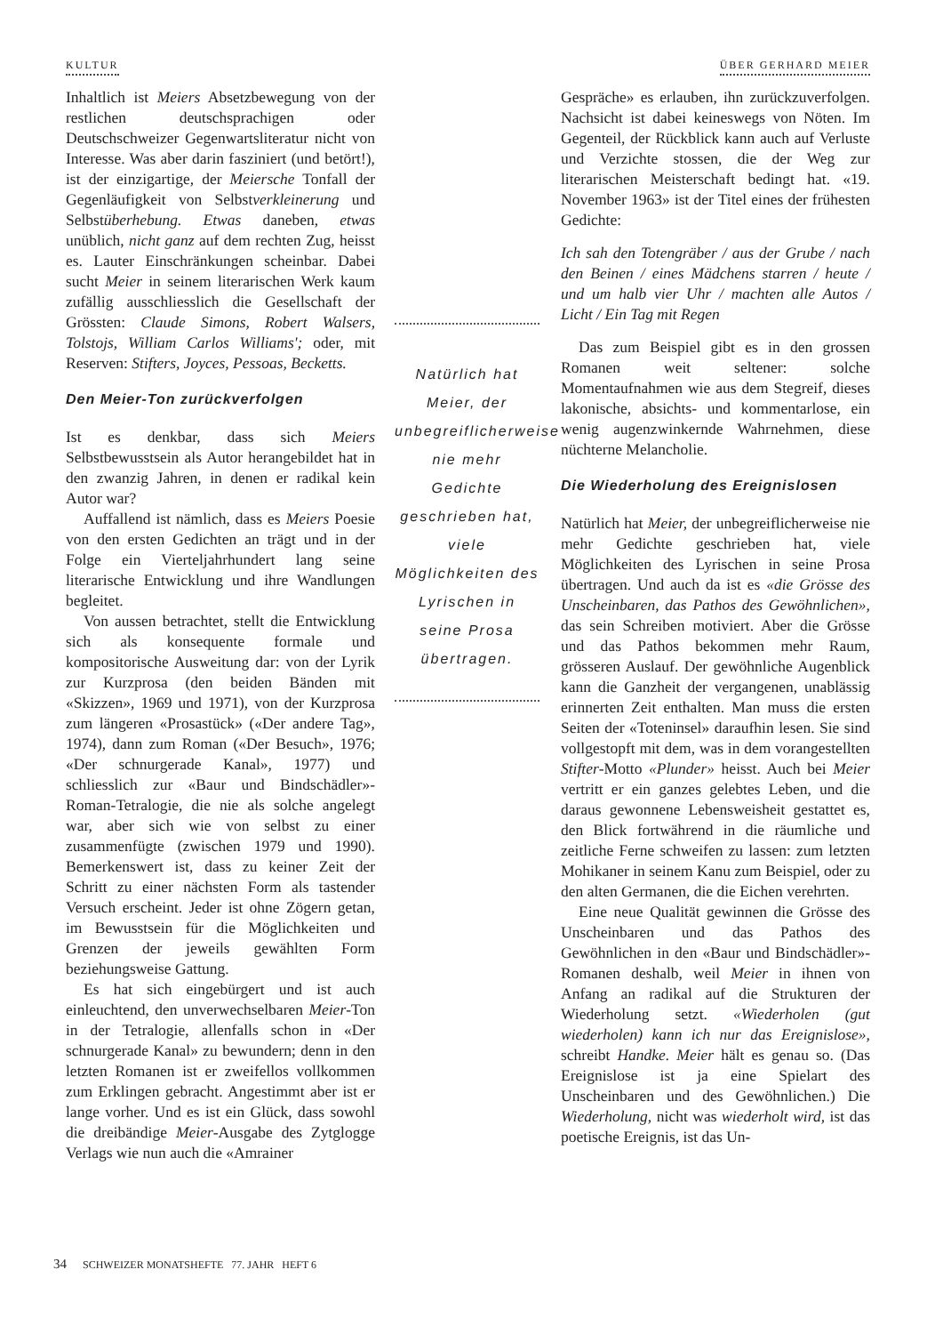KULTUR ÜBER GERHARD MEIER
Inhaltlich ist Meiers Absetzbewegung von der restlichen deutschsprachigen oder Deutschschweizer Gegenwartsliteratur nicht von Interesse. Was aber darin fasziniert (und betört!), ist der einzigartige, der Meiersche Tonfall der Gegenläufigkeit von Selbstverkleinerung und Selbstüberhebung. Etwas daneben, etwas unüblich, nicht ganz auf dem rechten Zug, heisst es. Lauter Einschränkungen scheinbar. Dabei sucht Meier in seinem literarischen Werk kaum zufällig ausschliesslich die Gesellschaft der Grössten: Claude Simons, Robert Walsers, Tolstojs, William Carlos Williams'; oder, mit Reserven: Stifters, Joyces, Pessoas, Becketts.
Den Meier-Ton zurückverfolgen
Ist es denkbar, dass sich Meiers Selbstbewusstsein als Autor herangebildet hat in den zwanzig Jahren, in denen er radikal kein Autor war?
Auffallend ist nämlich, dass es Meiers Poesie von den ersten Gedichten an trägt und in der Folge ein Vierteljahrhundert lang seine literarische Entwicklung und ihre Wandlungen begleitet.
Von aussen betrachtet, stellt die Entwicklung sich als konsequente formale und kompositorische Ausweitung dar: von der Lyrik zur Kurzprosa (den beiden Bänden mit «Skizzen», 1969 und 1971), von der Kurzprosa zum längeren «Prosastück» («Der andere Tag», 1974), dann zum Roman («Der Besuch», 1976; «Der schnurgerade Kanal», 1977) und schliesslich zur «Baur und Bindschädler»-Roman-Tetralogie, die nie als solche angelegt war, aber sich wie von selbst zu einer zusammenfügte (zwischen 1979 und 1990). Bemerkenswert ist, dass zu keiner Zeit der Schritt zu einer nächsten Form als tastender Versuch erscheint. Jeder ist ohne Zögern getan, im Bewusstsein für die Möglichkeiten und Grenzen der jeweils gewählten Form beziehungsweise Gattung.
Es hat sich eingebürgert und ist auch einleuchtend, den unverwechselbaren Meier-Ton in der Tetralogie, allenfalls schon in «Der schnurgerade Kanal» zu bewundern; denn in den letzten Romanen ist er zweifellos vollkommen zum Erklingen gebracht. Angestimmt aber ist er lange vorher. Und es ist ein Glück, dass sowohl die dreibändige Meier-Ausgabe des Zytglogge Verlags wie nun auch die «Amrainer
Natürlich hat Meier, der unbegreiflicherweise nie mehr Gedichte geschrieben hat, viele Möglichkeiten des Lyrischen in seine Prosa übertragen.
Gespräche» es erlauben, ihn zurückzuverfolgen. Nachsicht ist dabei keineswegs von Nöten. Im Gegenteil, der Rückblick kann auch auf Verluste und Verzichte stossen, die der Weg zur literarischen Meisterschaft bedingt hat. «19. November 1963» ist der Titel eines der frühesten Gedichte:
Ich sah den Totengräber / aus der Grube / nach den Beinen / eines Mädchens starren / heute / und um halb vier Uhr / machten alle Autos / Licht / Ein Tag mit Regen
Das zum Beispiel gibt es in den grossen Romanen weit seltener: solche Momentaufnahmen wie aus dem Stegreif, dieses lakonische, absichts- und kommentarlose, ein wenig augenzwinkernde Wahrnehmen, diese nüchterne Melancholie.
Die Wiederholung des Ereignislosen
Natürlich hat Meier, der unbegreiflicherweise nie mehr Gedichte geschrieben hat, viele Möglichkeiten des Lyrischen in seine Prosa übertragen. Und auch da ist es «die Grösse des Unscheinbaren, das Pathos des Gewöhnlichen», das sein Schreiben motiviert. Aber die Grösse und das Pathos bekommen mehr Raum, grösseren Auslauf. Der gewöhnliche Augenblick kann die Ganzheit der vergangenen, unablässig erinnerten Zeit enthalten. Man muss die ersten Seiten der «Toteninsel» daraufhin lesen. Sie sind vollgestopft mit dem, was in dem vorangestellten Stifter-Motto «Plunder» heisst. Auch bei Meier vertritt er ein ganzes gelebtes Leben, und die daraus gewonnene Lebensweisheit gestattet es, den Blick fortwährend in die räumliche und zeitliche Ferne schweifen zu lassen: zum letzten Mohikaner in seinem Kanu zum Beispiel, oder zu den alten Germanen, die die Eichen verehrten.
Eine neue Qualität gewinnen die Grösse des Unscheinbaren und das Pathos des Gewöhnlichen in den «Baur und Bindschädler»-Romanen deshalb, weil Meier in ihnen von Anfang an radikal auf die Strukturen der Wiederholung setzt. «Wiederholen (gut wiederholen) kann ich nur das Ereignislose», schreibt Handke. Meier hält es genau so. (Das Ereignislose ist ja eine Spielart des Unscheinbaren und des Gewöhnlichen.) Die Wiederholung, nicht was wiederholt wird, ist das poetische Ereignis, ist das Un-
34 SCHWEIZER MONATSHEFTE 77. JAHR HEFT 6